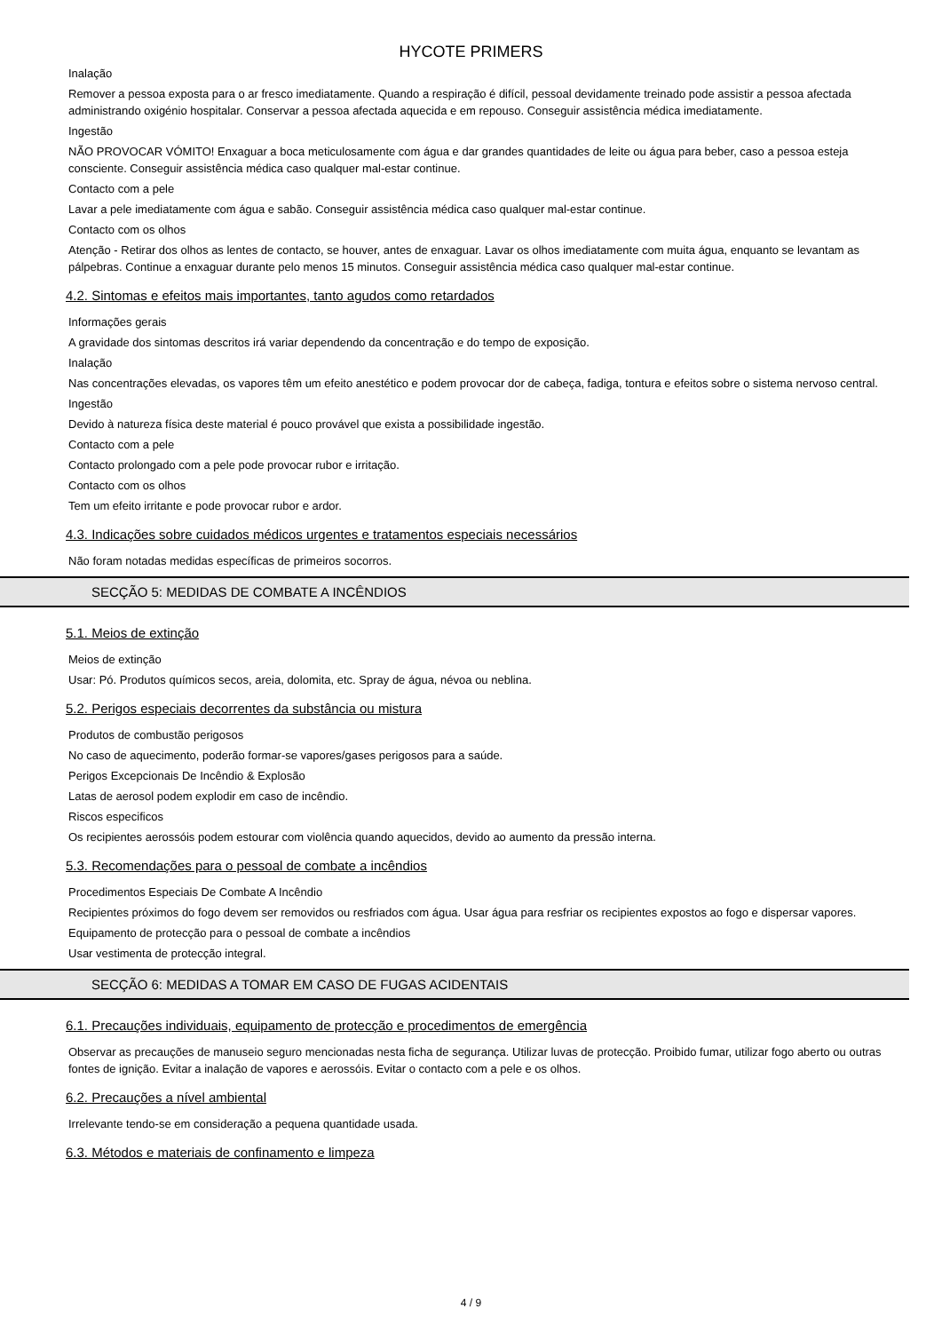HYCOTE PRIMERS
Inalação
Remover a pessoa exposta para o ar fresco imediatamente. Quando a respiração é difícil, pessoal devidamente treinado pode assistir a pessoa afectada administrando oxigénio hospitalar. Conservar a pessoa afectada aquecida e em repouso. Conseguir assistência médica imediatamente.
Ingestão
NÃO PROVOCAR VÓMITO! Enxaguar a boca meticulosamente com água e dar grandes quantidades de leite ou água para beber, caso a pessoa esteja consciente. Conseguir assistência médica caso qualquer mal-estar continue.
Contacto com a pele
Lavar a pele imediatamente com água e sabão. Conseguir assistência médica caso qualquer mal-estar continue.
Contacto com os olhos
Atenção - Retirar dos olhos as lentes de contacto, se houver, antes de enxaguar. Lavar os olhos imediatamente com muita água, enquanto se levantam as pálpebras. Continue a enxaguar durante pelo menos 15 minutos. Conseguir assistência médica caso qualquer mal-estar continue.
4.2. Sintomas e efeitos mais importantes, tanto agudos como retardados
Informações gerais
A gravidade dos sintomas descritos irá variar dependendo da concentração e do tempo de exposição.
Inalação
Nas concentrações elevadas, os vapores têm um efeito anestético e podem provocar dor de cabeça, fadiga, tontura e efeitos sobre o sistema nervoso central.
Ingestão
Devido à natureza física deste material é pouco provável que exista a possibilidade ingestão.
Contacto com a pele
Contacto prolongado com a pele pode provocar rubor e irritação.
Contacto com os olhos
Tem um efeito irritante e pode provocar rubor e ardor.
4.3. Indicações sobre cuidados médicos urgentes e tratamentos especiais necessários
Não foram notadas medidas específicas de primeiros socorros.
SECÇÃO 5: MEDIDAS DE COMBATE A INCÊNDIOS
5.1. Meios de extinção
Meios de extinção
Usar: Pó. Produtos químicos secos, areia, dolomita, etc. Spray de água, névoa ou neblina.
5.2. Perigos especiais decorrentes da substância ou mistura
Produtos de combustão perigosos
No caso de aquecimento, poderão formar-se vapores/gases perigosos para a saúde.
Perigos Excepcionais De Incêndio & Explosão
Latas de aerosol podem explodir em caso de incêndio.
Riscos especificos
Os recipientes aerossóis podem estourar com violência quando aquecidos, devido ao aumento da pressão interna.
5.3. Recomendações para o pessoal de combate a incêndios
Procedimentos Especiais De Combate A Incêndio
Recipientes próximos do fogo devem ser removidos ou resfriados com água. Usar água para resfriar os recipientes expostos ao fogo e dispersar vapores.
Equipamento de protecção para o pessoal de combate a incêndios
Usar vestimenta de protecção integral.
SECÇÃO 6: MEDIDAS A TOMAR EM CASO DE FUGAS ACIDENTAIS
6.1. Precauções individuais, equipamento de protecção e procedimentos de emergência
Observar as precauções de manuseio seguro mencionadas nesta ficha de segurança. Utilizar luvas de protecção. Proibido fumar, utilizar fogo aberto ou outras fontes de ignição. Evitar a inalação de vapores e aerossóis. Evitar o contacto com a pele e os olhos.
6.2. Precauções a nível ambiental
Irrelevante tendo-se em consideração a pequena quantidade usada.
6.3. Métodos e materiais de confinamento e limpeza
4 / 9